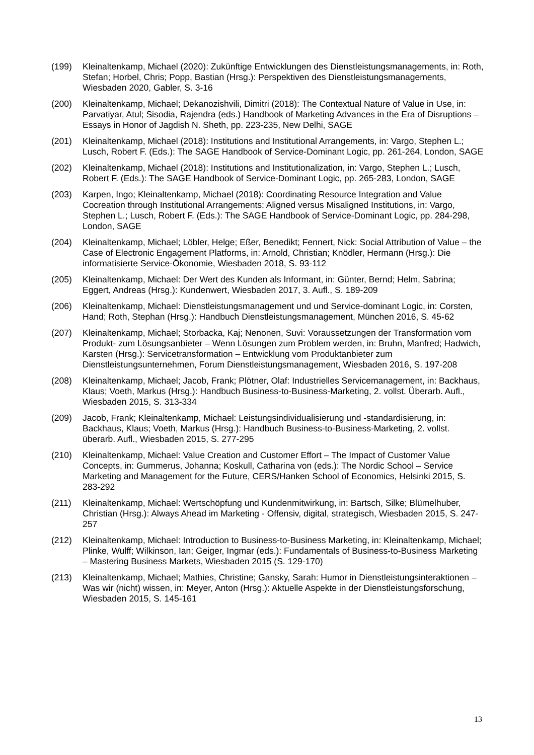(199) Kleinaltenkamp, Michael (2020): Zukünftige Entwicklungen des Dienstleistungsmanage­ments, in: Roth, Stefan; Horbel, Chris; Popp, Bastian (Hrsg.): Perspektiven des Dienstleis­tungsmanagements, Wiesbaden 2020, Gabler, S. 3-16
(200) Kleinaltenkamp, Michael; Dekanozishvili, Dimitri (2018): The Contextual Nature of Value in Use, in: Parvatiyar, Atul; Sisodia, Rajendra (eds.) Handbook of Marketing Advances in the Era of Disruptions – Essays in Honor of Jagdish N. Sheth, pp. 223-235, New Delhi, SAGE
(201) Kleinaltenkamp, Michael (2018): Institutions and Institutional Arrangements, in: Vargo, Ste­phen L.; Lusch, Robert F. (Eds.): The SAGE Handbook of Service-Dominant Logic, pp. 261-264, London, SAGE
(202) Kleinaltenkamp, Michael (2018): Institutions and Institutionalization, in: Vargo, Stephen L.; Lusch, Robert F. (Eds.): The SAGE Handbook of Service-Dominant Logic, pp. 265-283, London, SAGE
(203) Karpen, Ingo; Kleinaltenkamp, Michael (2018): Coordinating Resource Integration and Value Cocreation through Institutional Arrangements: Aligned versus Misaligned Institu­tions, in: Vargo, Stephen L.; Lusch, Robert F. (Eds.): The SAGE Handbook of Service-Dominant Logic, pp. 284-298, London, SAGE
(204) Kleinaltenkamp, Michael; Löbler, Helge; Eßer, Benedikt; Fennert, Nick: Social Attribution of Value – the Case of Electronic Engagement Platforms, in: Arnold, Christian; Knödler, Her­mann (Hrsg.): Die informatisierte Service-Ökonomie, Wiesbaden 2018, S. 93-112
(205) Kleinaltenkamp, Michael: Der Wert des Kunden als Informant, in: Günter, Bernd; Helm, Sabrina; Eggert, Andreas (Hrsg.): Kundenwert, Wiesbaden 2017, 3. Aufl., S. 189-209
(206) Kleinaltenkamp, Michael: Dienstleistungsmanagement und und Service-dominant Logic, in: Corsten, Hand; Roth, Stephan (Hrsg.): Handbuch Dienstleistungsmanagement, München 2016, S. 45-62
(207) Kleinaltenkamp, Michael; Storbacka, Kaj; Nenonen, Suvi: Voraussetzungen der Transfor­mation vom Produkt- zum Lösungsanbieter – Wenn Lösungen zum Problem werden, in: Bruhn, Manfred; Hadwich, Karsten (Hrsg.): Servicetransformation – Entwicklung vom Pro­duktanbieter zum Dienstleistungsunternehmen, Forum Dienstleistungsmanagement, Wies­baden 2016, S. 197-208
(208) Kleinaltenkamp, Michael; Jacob, Frank; Plötner, Olaf: Industrielles Servicemanagement, in: Backhaus, Klaus; Voeth, Markus (Hrsg.): Handbuch Business-to-Business-Marketing, 2. vollst. Überarb. Aufl., Wiesbaden 2015, S. 313-334
(209) Jacob, Frank; Kleinaltenkamp, Michael: Leistungsindividualisierung und -standardisierung, in: Backhaus, Klaus; Voeth, Markus (Hrsg.): Handbuch Business-to-Business-Marketing, 2. vollst. überarb. Aufl., Wiesbaden 2015, S. 277-295
(210) Kleinaltenkamp, Michael: Value Creation and Customer Effort – The Impact of Customer Value Concepts, in: Gummerus, Johanna; Koskull, Catharina von (eds.): The Nordic School – Service Marketing and Management for the Future, CERS/Hanken School of Economics, Helsinki 2015, S. 283-292
(211) Kleinaltenkamp, Michael: Wertschöpfung und Kundenmitwirkung, in: Bartsch, Silke; Blümel­huber, Christian (Hrsg.): Always Ahead im Marketing - Offensiv, digital, strategisch, Wies­baden 2015, S. 247-257
(212) Kleinaltenkamp, Michael: Introduction to Business-to-Business Marketing, in: Klein­altenkamp, Michael; Plinke, Wulff; Wilkinson, Ian; Geiger, Ingmar (eds.): Fundamentals of Business-to-Business Marketing – Mastering Business Markets, Wiesbaden 2015 (S. 129-170)
(213) Kleinaltenkamp, Michael; Mathies, Christine; Gansky, Sarah: Humor in Dienstleistungsinter­aktionen – Was wir (nicht) wissen, in: Meyer, Anton (Hrsg.): Aktuelle Aspekte in der Dienst­leistungsforschung, Wiesbaden 2015, S. 145-161
13